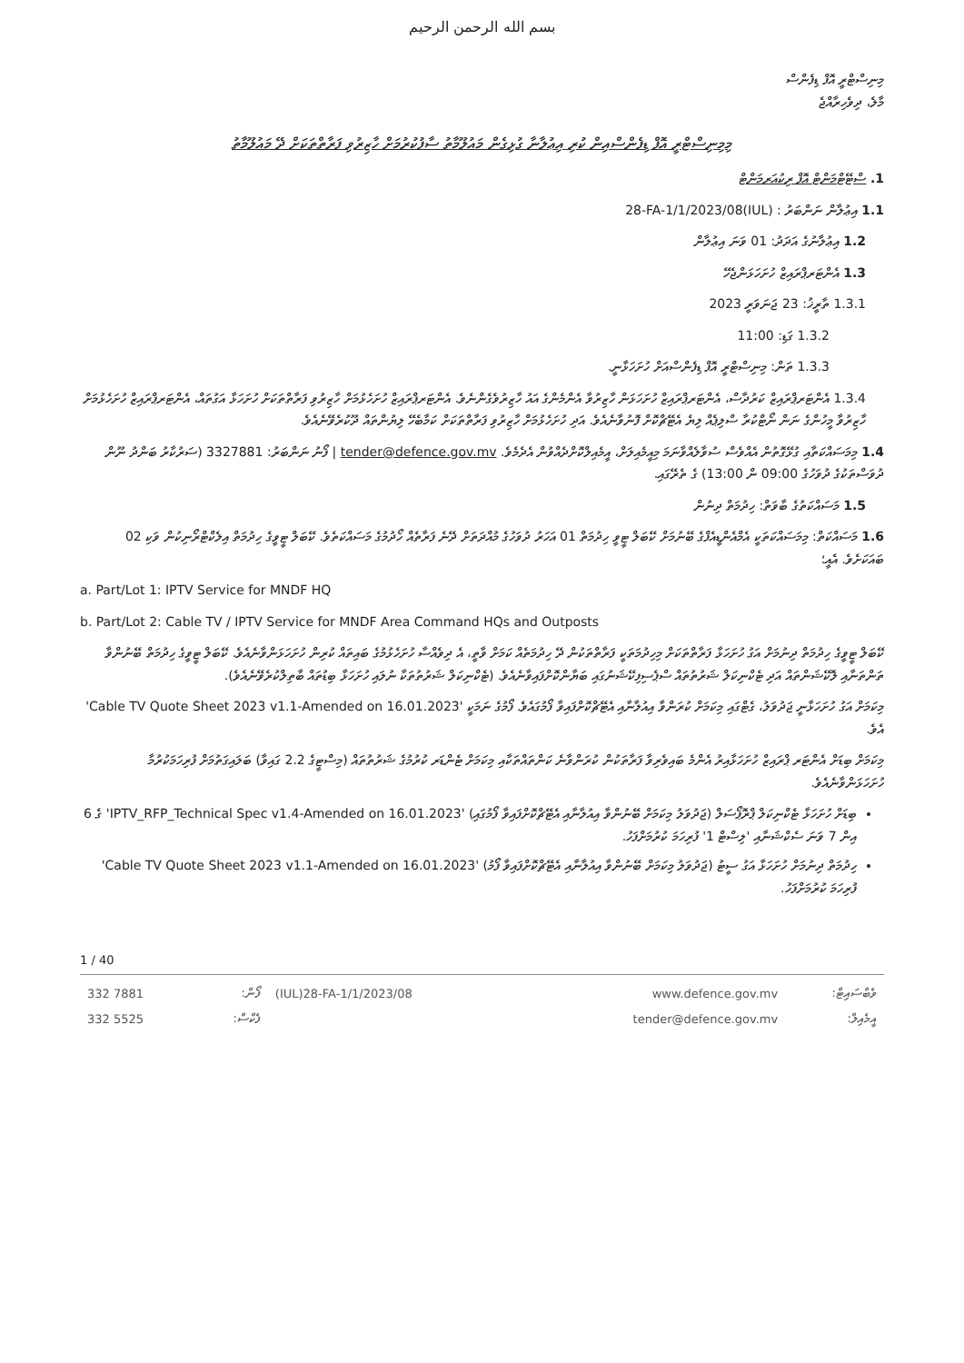بسم الله الرحمن الرحيم
މިނިސްޓްރީ އޮފް ޑިފެންސް
މާލެ، ދިވެހިރާއްޖެ
މިމިނިސްޓްރީ އޮފް ޑިފެންސްއިން ކުރި އިޢުލާނާ ގުޅިގެން މައުލޫމާތު ސާފުކުރުމަށް ހާޒިރުވި ފަރާތްތަކަށް ދޭ މައުލޫމާތު
1. ސްޓޭޓްމަންޓް އޮފް ރިކުއަރމަންޓް
1.1 އިޢުލާން ނަންބަރު : (IUL)28-FA-1/1/2023/08
1.2 އިޢުލާނުގެ އަދަދު: 01 ވަނަ އިޢުލާން
1.3 އެންޓަރޕްރައިޒް ހުށަހަޅަންޖެހޭ
1.3.1 ތާރީޚު: 23 ޖަނަވަރީ 2023
1.3.2 ގަޑި: 11:00
1.3.3 ތަން: މިނިސްޓްރީ އޮފް ޑިފެންސްއަށް ހުށަހަޅާނީ.
1.3.4 އެންޓަރޕްރައިޒް ކަރުދާސް، އެންޓަރޕްރައިޒް ހުށަހަޅަން ހާޒިރުވާ އެންމެންގެ އައު ހާޒިރުވެގެންނެވެ. އެންޓަރޕްރައިޒް ހުށަހެޅުމަށް ހާޒިރުވި ފަރާތްތަކަށް ހުށަހަޅާ އަގުތައް، އެންޓަރޕްރައިޒް ހުށަހެޅުމަށް ހާޒިރުވާ މީހުންގެ ނަން ނޯޓްކުރާ ސްލިޕެއް ލިޔެ އެޓޭޗްކޮށް ފޮނުވާނެއެވެ. އަދި ހުށަހެޅުމަށް ހާޒިރުވި ފަރާތްތަކަށް ކަމާބެހޭ ލިޔުންތައް ދޫކުރެވޭނެއެވެ.
1.4 މިމަސައްކަތާއި ގުޅޭގޮތުން އެއްވެސް ސުވާލެއްވާނަމަ މިއީމެއިލަށް، އީމެއިލްކޮށްދެއްވުން އެދެމެވެ. tender@defence.gov.mv | ފޯނު ނަންބަރު: 3327881 (ސަރުކާރު ބަންދު ނޫން ދުވަސްތަކުގެ ދުވަހުގެ 09:00 ން 13:00) ގެ ތެރޭގައި.
1.5 މަސައްކަތުގެ ބާވަތް: ހިދުމަތް ދިނުން
1.6 މަސައްކަތް: މިމަސައްކަތަކީ އެމްއެންޑީއެފްގެ ބޭނުމަށް ކޭބަލް ޓީވީ ހިދުމަތް 01 އަހަރު ދުވަހުގެ މުއްދަތަށް ދޭނެ ފަރާތެއް ހޯދުމުގެ މަސައްކަތެވެ. ކޭބަލް ޓީވީގެ ހިދުމަތް އިލެކްޓްރޯނިކުން ވަކި 02 ބައަކަށެވެ. އެއީ؛
a. Part/Lot 1: IPTV Service for MNDF HQ
b. Part/Lot 2: Cable TV / IPTV Service for MNDF Area Command HQs and Outposts
ކޭބަލް ޓީވީގެ ހިދުމަތް ދިނުމަށް އަގު ހުށަހަޅާ ފަރާތްތަކަށް މިހިދުމަތަކީ ފަރާތްތަކުން ދޭ ހިދުމަތެއް ކަމަށް ވާތީ، އެ ދިވެއްސާ ހުށަހެޅުމުގެ ބައިތައް ކުރިން ހުށަހަޅަންވާނެއެވެ. ކޭބަލް ޓީވީގެ ހިދުމަތް ބޭނުންވާ ތަންތަނާއި ލޮކޭޝަންތައް އަދި ޓެކްނިކަލް ޝަރުތުތައް ސްޕެސިފިކޭޝަނުގައި ބަޔާންކޮށްފައިވާނެއެވެ. (ޓެކްނިކަލް ޝަރުތުތަކާ ނުލައި ހުށަހަޅާ ބިޑުތައް ބާތިލްކުރެވޭނެއެވެ).
މިކަމަށް އަގު ހުށަހަޅާނީ ޖަދުވަލު، ގެޓްގައި މިކަމަށް ކުރަންވާ އިއުލާނާއި އެޓޭޗްކޮށްފައިވާ ފޯމުގައެވެ. ފޯމުގެ ނަމަކީ 'Cable TV Quote Sheet 2023 v1.1-Amended on 16.01.2023' އެވެ.
މިކަމަށް ބިޑަށް އެންޓަރ ޕްރައިޒް ހުށަހަޅާއިރު އެންމެ ބައިވެރިވާ ފަރާތަކުން ކުރަންވާނެ ކަންތައްތަކާއި މިކަމަށް ޓެންޑަރ ކުރުމުގެ ޝަރުތުތައް (މިސްޓީގެ 2.2 ގައިވާ) ބަލައިގަތުމަށް ފުރިހަމަކުރުމާ ހުށަހަޅަންވާނެއެވެ.
ބިޑަށް ހުށަހަޅާ ޓެކްނިކަލް ޕްރޮޕޯސަލް (ޖަދުވަލު މިކަމަށް ބޭނުންވާ އިއުލާނާއި އެޓޭޗްކޮށްފައިވާ ފޯމުގައި) 'IPTV_RFP_Technical Spec v1.4-Amended on 16.01.2023' ގެ 6 އިން 7 ވަނަ ސެކްޝަނާއި 'ލިސްޓް 1' ފުރިހަމަ ކުރުމަށްފަހު.
ހިދުމަތް ދިނުމަށް ހުށަހަޅާ އަގު ސީޓު (ޖަދުވަލު މިކަމަށް ބޭނުންވާ އިއުލާނާއި އެޓޭޗްކޮށްފައިވާ ފޯމު) 'Cable TV Quote Sheet 2023 v1.1-Amended on 16.01.2023' ފުރިހަމަ ކުރުމަށްފަހު.
1 / 40
| 332 7881 | ފޯން: | (IUL)28-FA-1/1/2023/08 | www.defence.gov.mv | ވެބްސައިޓް: |
| 332 5525 | ފެކްސް: | | tender@defence.gov.mv | އީމެއިލް: |